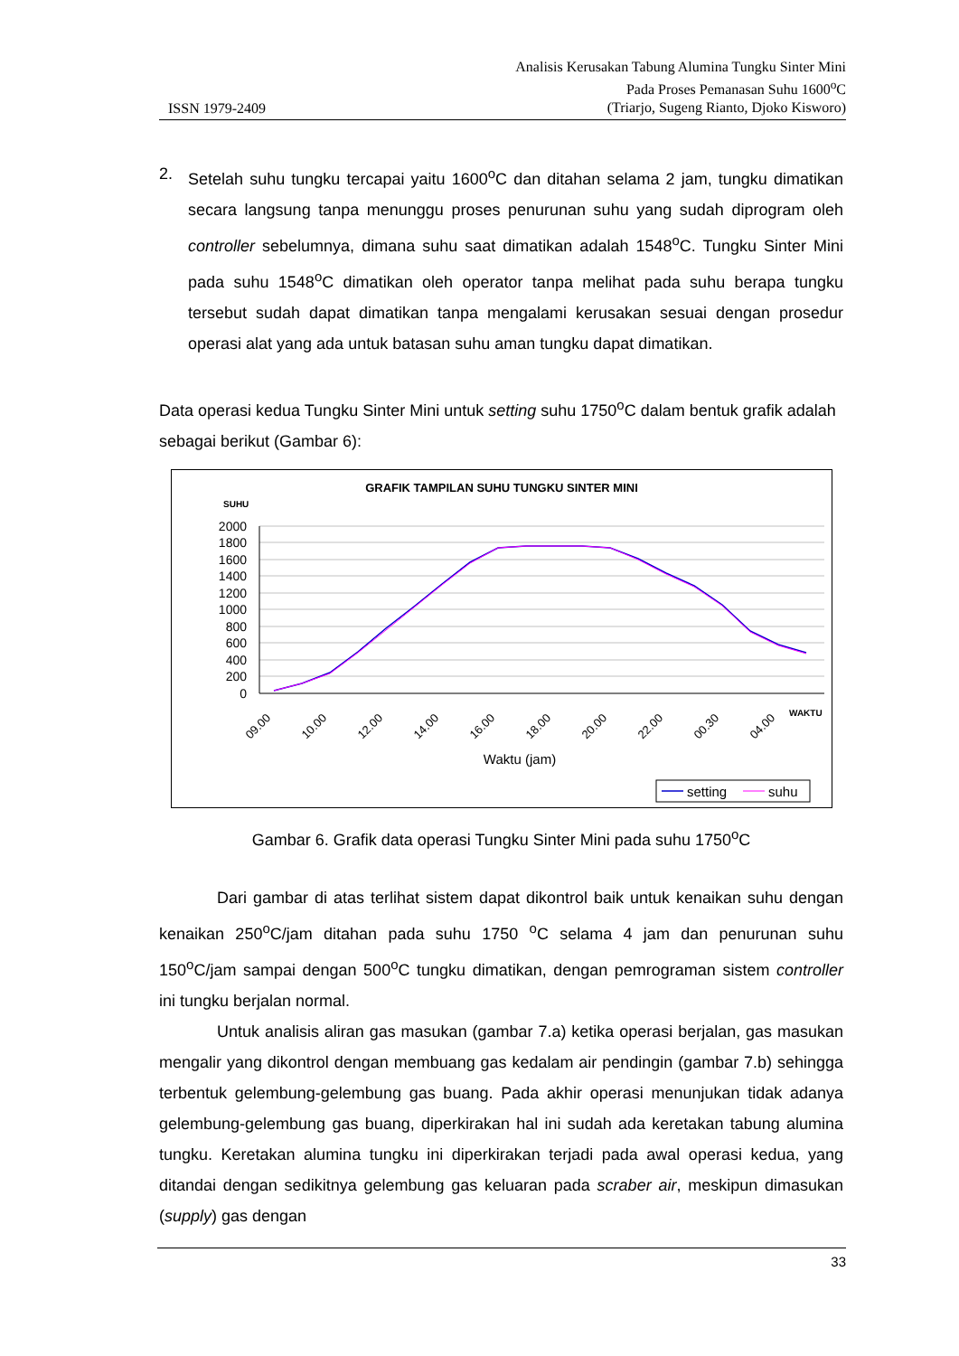ISSN 1979-2409
Analisis Kerusakan Tabung Alumina Tungku Sinter Mini
Pada Proses Pemanasan Suhu 1600<sup>o</sup>C
(Triarjo, Sugeng Rianto, Djoko Kisworo)
2. Setelah suhu tungku tercapai yaitu 1600<sup>o</sup>C dan ditahan selama 2 jam, tungku dimatikan secara langsung tanpa menunggu proses penurunan suhu yang sudah diprogram oleh controller sebelumnya, dimana suhu saat dimatikan adalah 1548<sup>o</sup>C. Tungku Sinter Mini pada suhu 1548<sup>o</sup>C dimatikan oleh operator tanpa melihat pada suhu berapa tungku tersebut sudah dapat dimatikan tanpa mengalami kerusakan sesuai dengan prosedur operasi alat yang ada untuk batasan suhu aman tungku dapat dimatikan.
Data operasi kedua Tungku Sinter Mini untuk setting suhu 1750<sup>o</sup>C dalam bentuk grafik adalah sebagai berikut (Gambar 6):
GRAFIK TAMPILAN SUHU TUNGKU SINTER MINI
SUHU
2000
1800
1600
1400
1200
1000
800
600
400
200
0
09.00
10.00
12.00
14.00
16.00
18.00
20.00
22.00
00.30
04.00
WAKTU
Waktu (jam)
setting
suhu
Gambar 6. Grafik data operasi Tungku Sinter Mini pada suhu 1750<sup>o</sup>C
Dari gambar di atas terlihat sistem dapat dikontrol baik untuk kenaikan suhu dengan kenaikan 250<sup>o</sup>C/jam ditahan pada suhu 1750 <sup>o</sup>C selama 4 jam dan penurunan suhu 150<sup>o</sup>C/jam sampai dengan 500<sup>o</sup>C tungku dimatikan, dengan pemrograman sistem controller ini tungku berjalan normal.
Untuk analisis aliran gas masukan (gambar 7.a) ketika operasi berjalan, gas masukan mengalir yang dikontrol dengan membuang gas kedalam air pendingin (gambar 7.b) sehingga terbentuk gelembung-gelembung gas buang. Pada akhir operasi menunjukan tidak adanya gelembung-gelembung gas buang, diperkirakan hal ini sudah ada keretakan tabung alumina tungku. Keretakan alumina tungku ini diperkirakan terjadi pada awal operasi kedua, yang ditandai dengan sedikitnya gelembung gas keluaran pada scraber air, meskipun dimasukan (supply) gas dengan
33